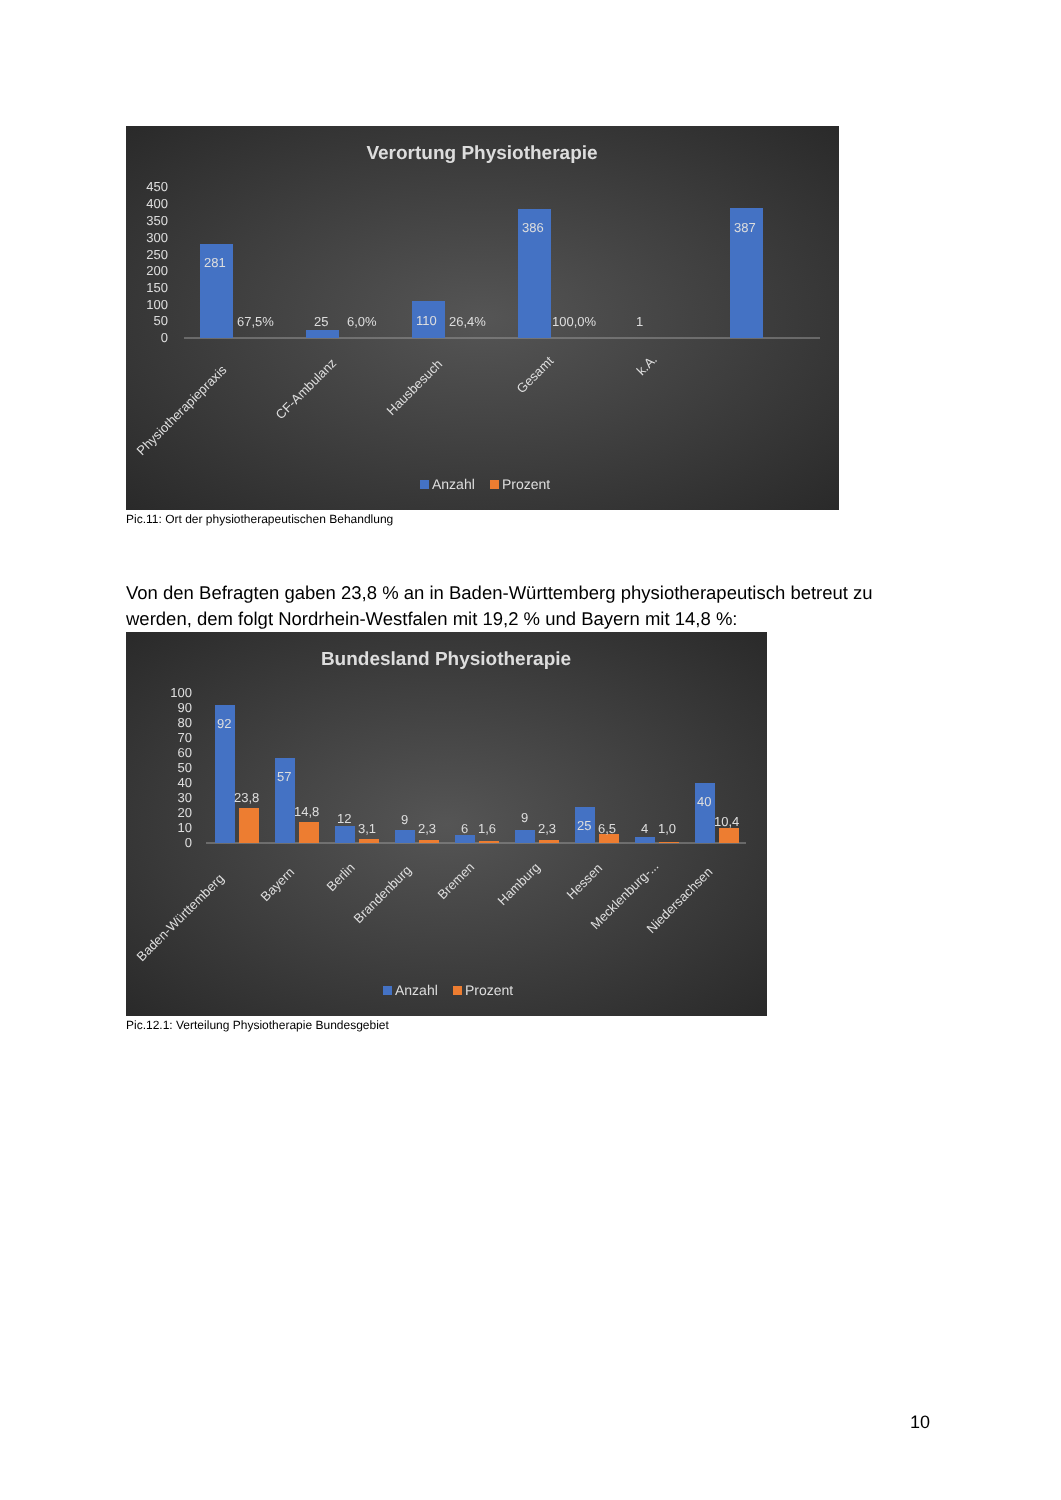Verortung Physiotherapie
450
400
350
300
250
200
150
100
50
0
281
67,5%
25
6,0%
110
26,4%
386
100,0%
1
387
Physiotherapiepraxis
CF-Ambulanz
Hausbesuch
Gesamt
k.A.
Anzahl
Prozent
Pic.11: Ort der physiotherapeutischen Behandlung
Von den Befragten gaben 23,8 % an in Baden-Württemberg physiotherapeutisch betreut zu werden, dem folgt Nordrhein-Westfalen mit 19,2 % und Bayern mit 14,8 %:
Bundesland Physiotherapie
100
90
80
70
60
50
40
30
20
10
0
92
23,8
57
14,8
12
3,1
9
2,3
6
1,6
9
2,3
25
6,5
4
1,0
40
10,4
Baden-Württemberg
Bayern
Berlin
Brandenburg
Bremen
Hamburg
Hessen
Mecklenburg-...
Niedersachsen
Anzahl
Prozent
Pic.12.1: Verteilung Physiotherapie Bundesgebiet
10